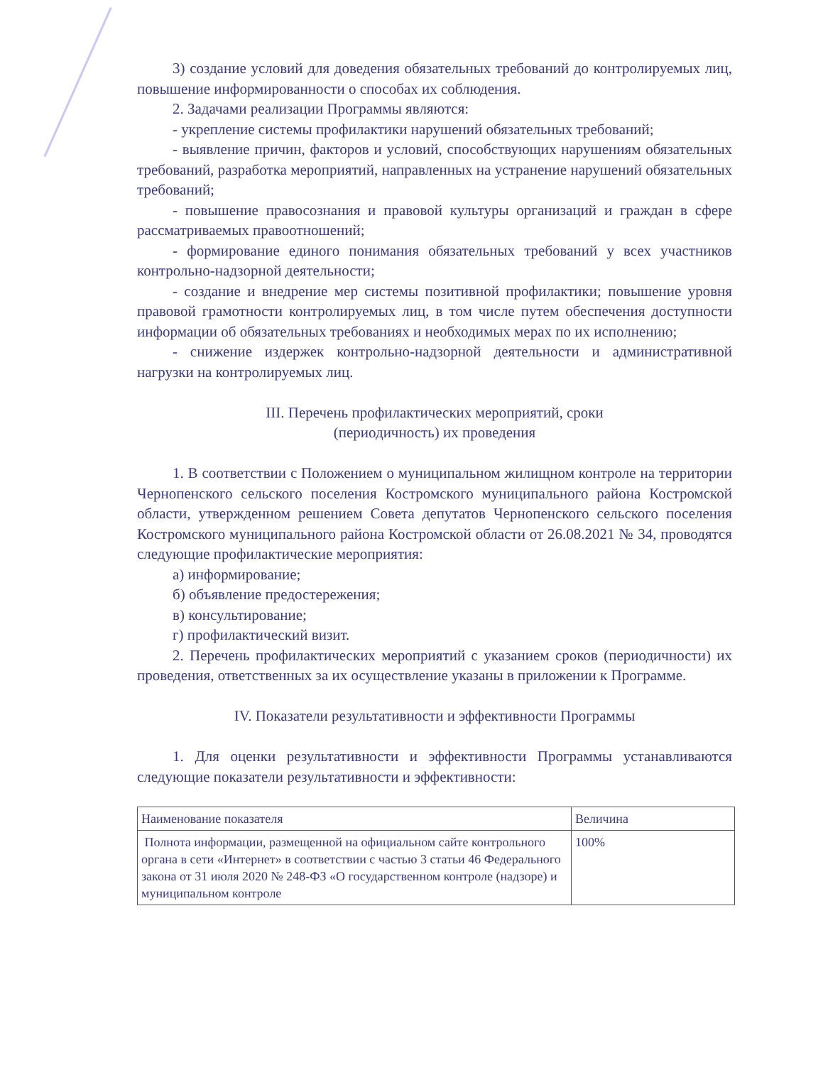3) создание условий для доведения обязательных требований до контролируемых лиц, повышение информированности о способах их соблюдения.
2. Задачами реализации Программы являются:
- укрепление системы профилактики нарушений обязательных требований;
- выявление причин, факторов и условий, способствующих нарушениям обязательных требований, разработка мероприятий, направленных на устранение нарушений обязательных требований;
- повышение правосознания и правовой культуры организаций и граждан в сфере рассматриваемых правоотношений;
- формирование единого понимания обязательных требований у всех участников контрольно-надзорной деятельности;
- создание и внедрение мер системы позитивной профилактики; повышение уровня правовой грамотности контролируемых лиц, в том числе путем обеспечения доступности информации об обязательных требованиях и необходимых мерах по их исполнению;
- снижение издержек контрольно-надзорной деятельности и административной нагрузки на контролируемых лиц.
III. Перечень профилактических мероприятий, сроки
(периодичность) их проведения
1. В соответствии с Положением о муниципальном жилищном контроле на территории Чернопенского сельского поселения Костромского муниципального района Костромской области, утвержденном решением Совета депутатов Чернопенского сельского поселения Костромского муниципального района Костромской области от 26.08.2021 № 34, проводятся следующие профилактические мероприятия:
а) информирование;
б) объявление предостережения;
в) консультирование;
г) профилактический визит.
2. Перечень профилактических мероприятий с указанием сроков (периодичности) их проведения, ответственных за их осуществление указаны в приложении к Программе.
IV. Показатели результативности и эффективности Программы
1. Для оценки результативности и эффективности Программы устанавливаются следующие показатели результативности и эффективности:
| Наименование показателя | Величина |
| --- | --- |
| Полнота информации, размещенной на официальном сайте контрольного органа в сети «Интернет» в соответствии с частью 3 статьи 46 Федерального закона от 31 июля 2020 № 248-ФЗ «О государственном контроле (надзоре) и муниципальном контроле | 100% |